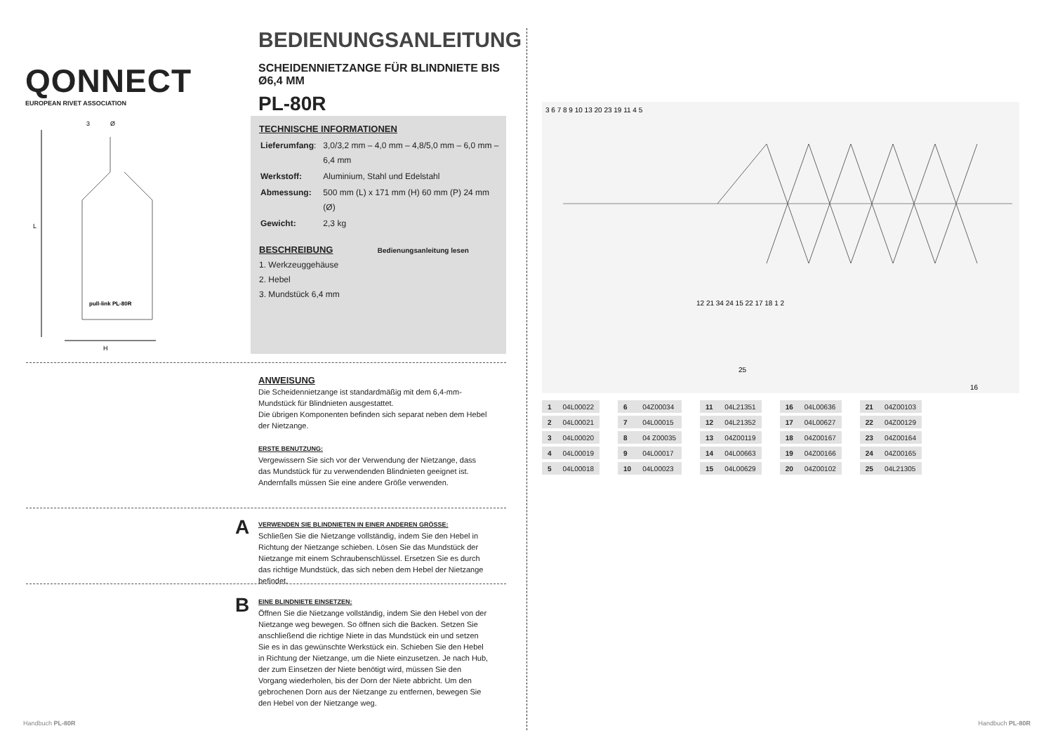QONNECT
EUROPEAN RIVET ASSOCIATION
BEDIENUNGSANLEITUNG
SCHEIDENNIETZANGE FÜR BLINDNIETE BIS Ø6,4 MM
PL-80R
Ø
3
L
H
pull-link PL-80R
TECHNISCHE INFORMATIONEN
| Lieferumfang : | 3,0/3,2 mm – 4,0 mm – 4,8/5,0 mm – 6,0 mm – 6,4 mm |
| Werkstoff: | Aluminium, Stahl und Edelstahl |
| Abmessung: | 500 mm (L) x 171 mm (H) 60 mm (P) 24 mm (Ø) |
| Gewicht: | 2,3 kg |
BESCHREIBUNG Bedienungsanleitung lesen
1. Werkzeuggehäuse
2. Hebel
3. Mundstück 6,4 mm
ANWEISUNG
Die Scheidennietzange ist standardmäßig mit dem 6,4-mm-Mundstück für Blindnieten ausgestattet.
Die übrigen Komponenten befinden sich separat neben dem Hebel der Nietzange.
ERSTE BENUTZUNG:
Vergewissern Sie sich vor der Verwendung der Nietzange, dass das Mundstück für zu verwendenden Blindnieten geeignet ist. Andernfalls müssen Sie eine andere Größe verwenden.
A
VERWENDEN SIE BLINDNIETEN IN EINER ANDEREN GRÖSSE:
Schließen Sie die Nietzange vollständig, indem Sie den Hebel in Richtung der Nietzange schieben. Lösen Sie das Mundstück der Nietzange mit einem Schraubenschlüssel. Ersetzen Sie es durch das richtige Mundstück, das sich neben dem Hebel der Nietzange befindet.
B
EINE BLINDNIETE EINSETZEN:
Öffnen Sie die Nietzange vollständig, indem Sie den Hebel von der Nietzange weg bewegen. So öffnen sich die Backen. Setzen Sie anschließend die richtige Niete in das Mundstück ein und setzen Sie es in das gewünschte Werkstück ein. Schieben Sie den Hebel in Richtung der Nietzange, um die Niete einzusetzen. Je nach Hub, der zum Einsetzen der Niete benötigt wird, müssen Sie den Vorgang wiederholen, bis der Dorn der Niete abbricht. Um den gebrochenen Dorn aus der Nietzange zu entfernen, bewegen Sie den Hebel von der Nietzange weg.
Handbuch PL-80R
3 6 7 8 9 10 13 20 23 19 11 4 5
12 21 34 24 15 22 17 18 1 2
25
16
| 1 | 04L00022 | | 6 | 04Z00034 | | 11 | 04L21351 | | 16 | 04L00636 | | 21 | 04Z00103 |
| 2 | 04L00021 | | 7 | 04L00015 | | 12 | 04L21352 | | 17 | 04L00627 | | 22 | 04Z00129 |
| 3 | 04L00020 | | 8 | 04 Z00035 | | 13 | 04Z00119 | | 18 | 04Z00167 | | 23 | 04Z00164 |
| 4 | 04L00019 | | 9 | 04L00017 | | 14 | 04L00663 | | 19 | 04Z00166 | | 24 | 04Z00165 |
| 5 | 04L00018 | | 10 | 04L00023 | | 15 | 04L00629 | | 20 | 04Z00102 | | 25 | 04L21305 |
Handbuch PL-80R